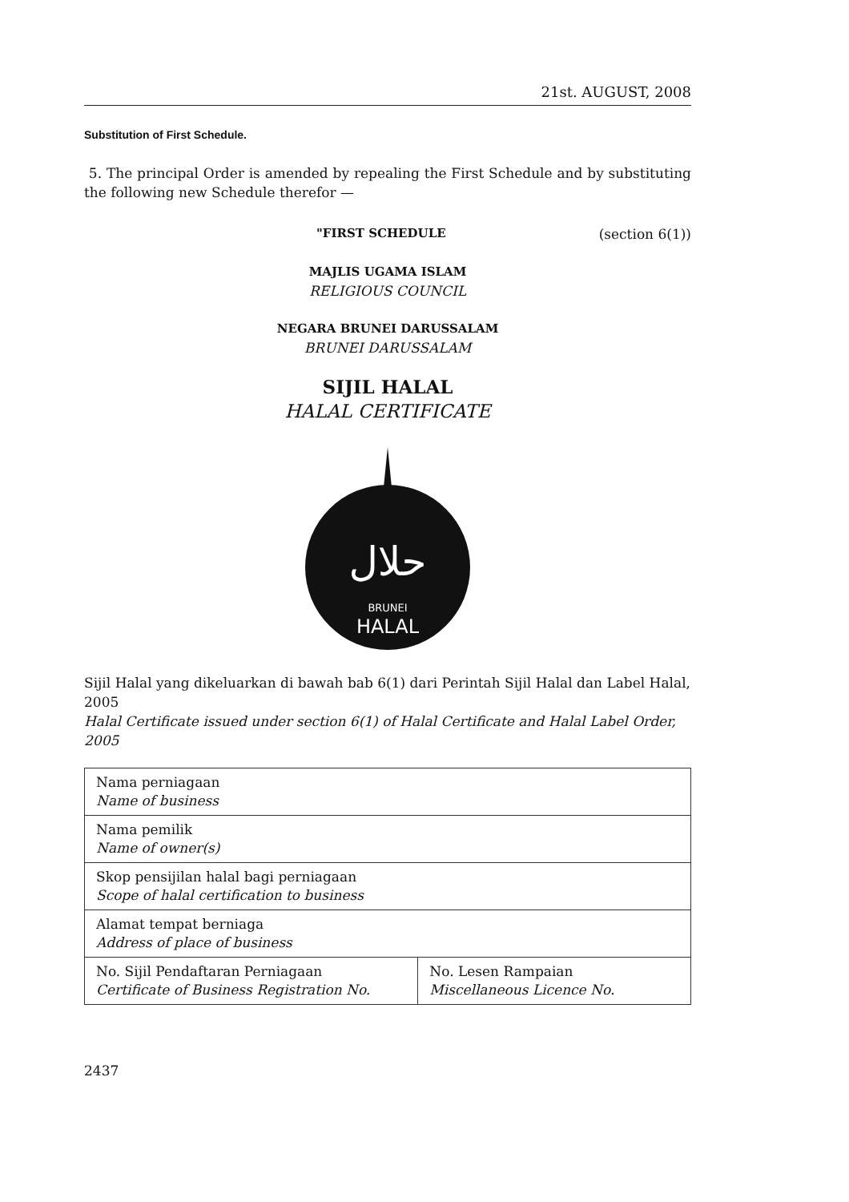21st. AUGUST, 2008
Substitution of First Schedule.
5. The principal Order is amended by repealing the First Schedule and by substituting the following new Schedule therefor —
"FIRST SCHEDULE (section 6(1))
MAJLIS UGAMA ISLAM
RELIGIOUS COUNCIL
NEGARA BRUNEI DARUSSALAM
BRUNEI DARUSSALAM
SIJIL HALAL
HALAL CERTIFICATE
حلال
BRUNEI
HALAL
Sijil Halal yang dikeluarkan di bawah bab 6(1) dari Perintah Sijil Halal dan Label Halal, 2005
Halal Certificate issued under section 6(1) of Halal Certificate and Halal Label Order, 2005
| Nama perniagaan Name of business | |
| Nama pemilik Name of owner(s) | |
| Skop pensijilan halal bagi perniagaan Scope of halal certification to business | |
| Alamat tempat berniaga Address of place of business | |
| No. Sijil Pendaftaran Perniagaan Certificate of Business Registration No. | No. Lesen Rampaian Miscellaneous Licence No. |
2437